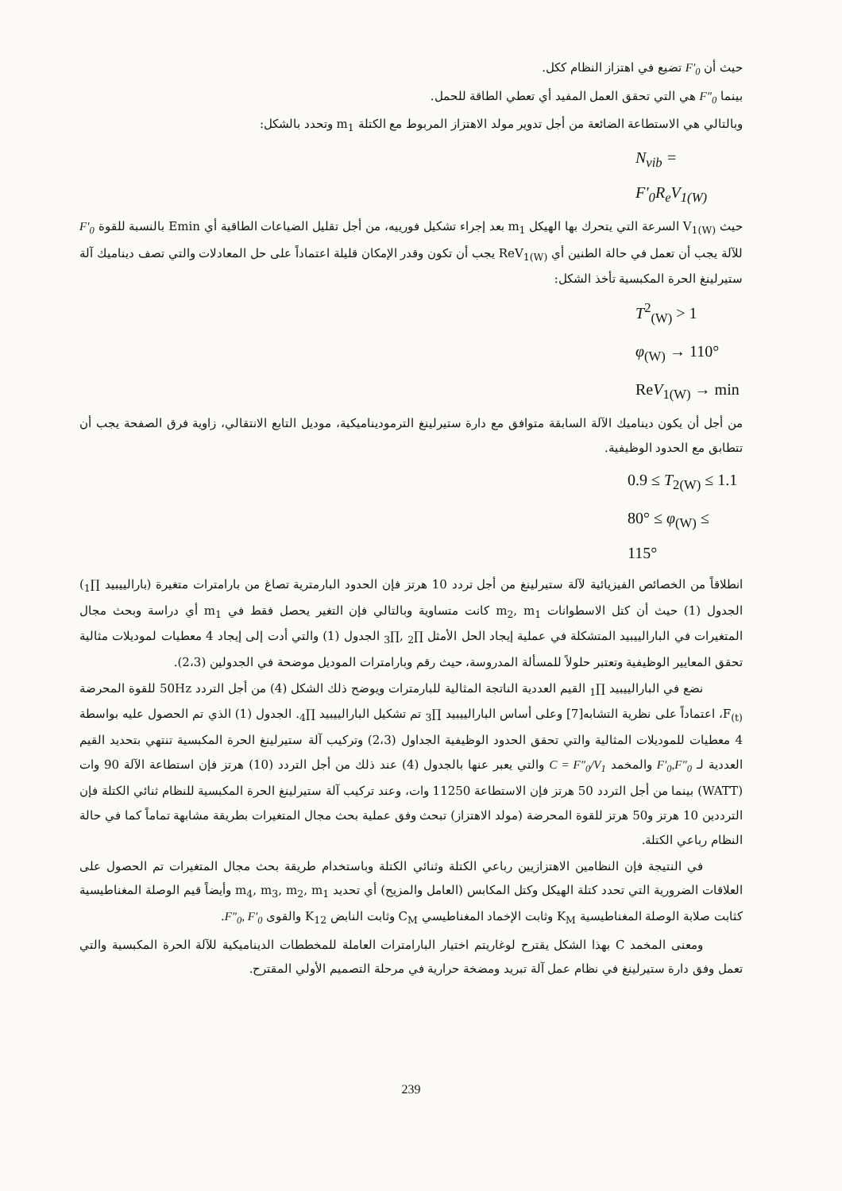حيث أن F′<sub>0</sub> تضيع في اهتزاز النظام ككل.
بينما F″<sub>0</sub> هي التي تحقق العمل المفيد أي تعطي الطاقة للحمل.
وبالتالي هي الاستطاعة الضائعة من أجل تدوير مولد الاهتزاز المربوط مع الكتلة m<sub>1</sub> وتحدد بالشكل:
N<sub>vib</sub> = F′<sub>0</sub>R<sub>e</sub>V<sub>1(W)</sub>
حيث V<sub>1(W)</sub> السرعة التي يتحرك بها الهيكل m<sub>1</sub> بعد إجراء تشكيل فورييه، من أجل تقليل الضياعات الطاقية أي Emin بالنسبة للقوة F′<sub>0</sub> للآلة يجب أن تعمل في حالة الطنين أي ReV<sub>1(W)</sub> يجب أن تكون وقدر الإمكان قليلة اعتماداً على حل المعادلات والتي تصف ديناميك آلة ستيرلينغ الحرة المكبسية تأخذ الشكل:
T<sup>2</sup><sub>(W)</sub> > 1
φ<sub>(W)</sub> → 110°
ReV<sub>1(W)</sub> → min
من أجل أن يكون ديناميك الآلة السابقة متوافق مع دارة ستيرلينغ الترموديناميكية، موديل التابع الانتقالي، زاوية فرق الصفحة يجب أن تتطابق مع الحدود الوظيفية.
0.9 ≤ T<sub>2(W)</sub> ≤ 1.1
80° ≤ φ<sub>(W)</sub> ≤ 115°
انطلاقاً من الخصائص الفيزيائية لآلة ستيرلينغ من أجل تردد 10 هرتز فإن الحدود البارمترية تصاغ من بارامترات متغيرة (بارالييبيد ∏<sub>1</sub>) الجدول (1) حيث أن كتل الاسطوانات m<sub>2</sub>, m<sub>1</sub> كانت متساوية وبالتالي فإن التغير يحصل فقط في m<sub>1</sub> أي دراسة وبحث مجال المتغيرات في البارالييبيد المتشكلة في عملية إيجاد الحل الأمثل ∏<sub>2</sub> ,∏<sub>3</sub> الجدول (1) والتي أدت إلى إيجاد 4 معطيات لموديلات مثالية تحقق المعايير الوظيفية وتعتبر حلولاً للمسألة المدروسة، حيث رقم وبارامترات الموديل موضحة في الجدولين (2،3).
نضع في البارالييبيد ∏<sub>1</sub> القيم العددية الناتجة المثالية للبارمترات ويوضح ذلك الشكل (4) من أجل التردد 50Hz للقوة المحرضة F<sub>(t)</sub>، اعتماداً على نظرية التشابه[7] وعلى أساس البارالييبيد ∏<sub>3</sub> تم تشكيل البارالييبيد ∏<sub>4</sub>. الجدول (1) الذي تم الحصول عليه بواسطة 4 معطيات للموديلات المثالية والتي تحقق الحدود الوظيفية الجداول (2،3) وتركيب آلة ستيرلينغ الحرة المكبسية تنتهي بتحديد القيم العددية لـ F′<sub>0</sub>,F″<sub>0</sub> والمخمد C = F″<sub>0</sub>/V<sub>1</sub> والتي يعبر عنها بالجدول (4) عند ذلك من أجل التردد (10) هرتز فإن استطاعة الآلة 90 وات (WATT) بينما من أجل التردد 50 هرتز فإن الاستطاعة 11250 وات، وعند تركيب آلة ستيرلينغ الحرة المكبسية للنظام ثنائي الكتلة فإن الترددين 10 هرتز و50 هرتز للقوة المحرضة (مولد الاهتزاز) تبحث وفق عملية بحث مجال المتغيرات بطريقة مشابهة تماماً كما في حالة النظام رباعي الكتلة.
في النتيجة فإن النظامين الاهتزازيين رباعي الكتلة وثنائي الكتلة وباستخدام طريقة بحث مجال المتغيرات تم الحصول على العلاقات الضرورية التي تحدد كتلة الهيكل وكتل المكابس (العامل والمزيح) أي تحديد m<sub>4</sub>, m<sub>3</sub>, m<sub>2</sub>, m<sub>1</sub> وأيضاً قيم الوصلة المغناطيسية كثابت صلابة الوصلة المغناطيسية K<sub>M</sub> وثابت الإخماد المغناطيسي C<sub>M</sub> وثابت النابض K<sub>12</sub> والقوى F″<sub>0</sub>, F′<sub>0</sub>.
ومعنى المخمد C بهذا الشكل يقترح لوغاريتم اختيار البارامترات العاملة للمخططات الديناميكية للآلة الحرة المكبسية والتي تعمل وفق دارة ستيرلينغ في نظام عمل آلة تبريد ومضخة حرارية في مرحلة التصميم الأولي المقترح.
239